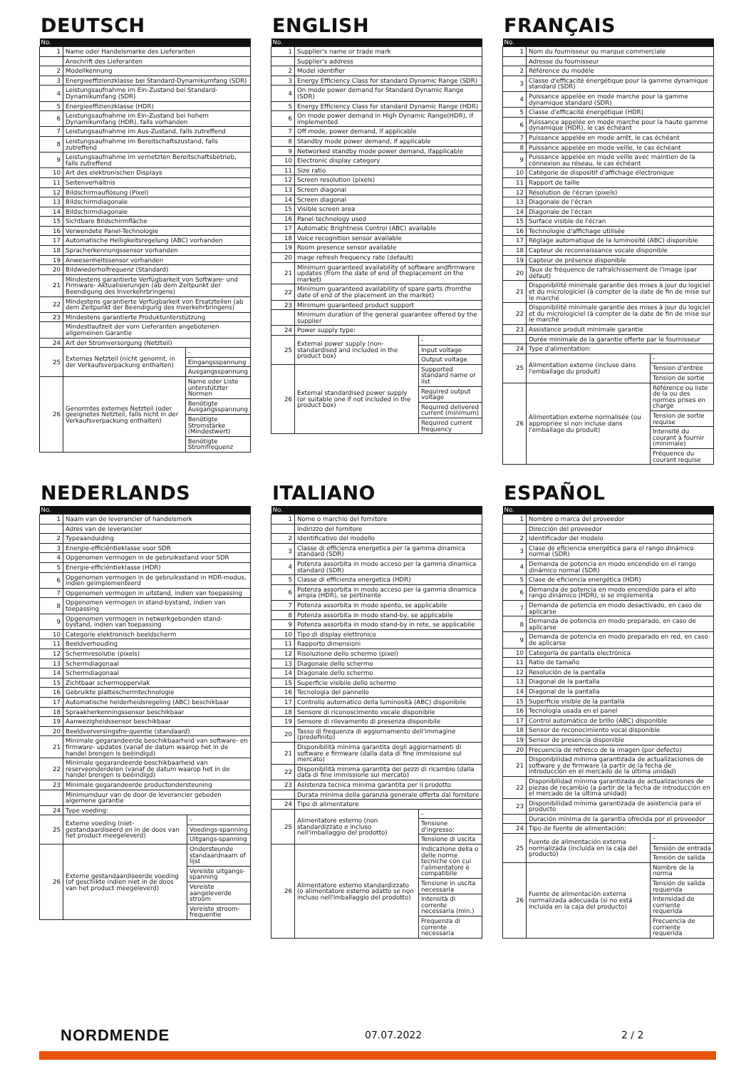DEUTSCH
| No. | | |
| --- | --- | --- |
| 1 | Name oder Handelsmarke des Lieferanten | |
| | Anschrift des Lieferanten | |
| 2 | Modellkennung | |
| 3 | Energieeffizienzklasse bei Standard-Dynamikumfang (SDR) | |
| 4 | Leistungsaufnahme im Ein-Zustand bei Standard-Dynamikumfang (SDR) | |
| 5 | Energieeffizienzklasse (HDR) | |
| 6 | Leistungsaufnahme im Ein-Zustand bei hohem Dynamikumfang (HDR), falls vorhanden | |
| 7 | Leistungsaufnahme im Aus-Zustand, falls zutreffend | |
| 8 | Leistungsaufnahme im Bereitschaftszustand, falls zutreffend | |
| 9 | Leistungsaufnahme im vernetzten Bereitschaftsbetrieb, falls zutreffend | |
| 10 | Art des elektronischen Displays | |
| 11 | Seitenverhältnis | |
| 12 | Bildschirmauflösung (Pixel) | |
| 13 | Bildschirmdiagonale | |
| 14 | Bildschirmdiagonale | |
| 15 | Sichtbare Bildschirmfläche | |
| 16 | Verwendete Panel-Technologie | |
| 17 | Automatische Helligkeitsregelung (ABC) vorhanden | |
| 18 | Spracherkennungssensor vorhanden | |
| 19 | Anwesenheitssensor vorhanden | |
| 20 | Bildwiederholfrequenz (Standard) | |
| 21 | Mindestens garantierte Verfügbarkeit von Software- und Firmware- Aktualisierungen (ab dem Zeitpunkt der Beendigung des Inverkehrbringens) | |
| 22 | Mindestens garantierte Verfügbarkeit von Ersatzteilen (ab dem Zeitpunkt der Beendigung des Inverkehrbringens) | |
| 23 | Mindestens garantierte Produktunterstützung | |
| | Mindestlaufzeit der vom Lieferanten angebotenen allgemeinen Garantie | |
| 24 | Art der Stromversorgung (Netzteil) | |
| 25 | Externes Netzteil (nicht genormt, in der Verkaufsverpackung enthalten) | - |
| | | Eingangsspannung |
| | | Ausgangsspannung |
| 26 | Genormtes externes Netzteil (oder geeignetes Netzteil, falls nicht in der Verkaufsverpackung enthalten) | Name oder Liste unterstützter Normen |
| | | Benötigte Ausgangsspannung |
| | | Benötigte Stromstärke (Mindestwert) |
| | | Benötigte Stromfrequenz |
ENGLISH
| No. | | |
| --- | --- | --- |
| 1 | Supplier's name or trade mark | |
| | Supplier's address | |
| 2 | Model identifier | |
| 3 | Energy Efficiency Class for standard Dynamic Range (SDR) | |
| 4 | On mode power demand for Standard Dynamic Range (SDR) | |
| 5 | Energy Efficiency Class for standard Dynamic Range (HDR) | |
| 6 | On mode power demand in High Dynamic Range(HDR), if implemented | |
| 7 | Off mode, power demand, if applicable | |
| 8 | Standby mode power demand, if applicable | |
| 9 | Networked standby mode power demand, ifapplicable | |
| 10 | Electronic display category | |
| 11 | Size ratio | |
| 12 | Screen resolution (pixels) | |
| 13 | Screen diagonal | |
| 14 | Screen diagonal | |
| 15 | Visible screen area | |
| 16 | Panel technology used | |
| 17 | Automatic Brightness Control (ABC) available | |
| 18 | Voice recognition sensor available | |
| 19 | Room presence sensor available | |
| 20 | mage refresh frequency rate (default) | |
| 21 | Minimum guaranteed availability of software andfirmware updates (from the date of end of theplacement on the market) | |
| 22 | Minimum guaranteed availability of spare parts (fromthe date of end of the placement on the market) | |
| 23 | Minimum guaranteed product support | |
| | Minimum duration of the general guarantee offered by the supplier | |
| 24 | Power supply type: | |
| 25 | External power supply (non-standardised and included in the product box) | - |
| | | Input voltage |
| | | Output voltage |
| 26 | External standardised power supply (or suitable one if not included in the product box) | Supported standard name or list |
| | | Required output voltage |
| | | Required delivered current (minimum) |
| | | Required current frequency |
FRANÇAIS
| No. | | |
| --- | --- | --- |
| 1 | Nom du fournisseur ou marque commerciale | |
| | Adresse du fournisseur | |
| 2 | Référence du modèle | |
| 3 | Classe d'efficacité énergétique pour la gamme dynamique standard (SDR) | |
| 4 | Puissance appelée en mode marche pour la gamme dynamique standard (SDR) | |
| 5 | Classe d'efficacité énergétique (HDR) | |
| 6 | Puissance appelée en mode marche pour la haute gamme dynamique (HDR), le cas échéant | |
| 7 | Puissance appelée en mode arrêt, le cas échéant | |
| 8 | Puissance appelée en mode veille, le cas échéant | |
| 9 | Puissance appelée en mode veille avec maintien de la connexion au réseau, le cas échéant | |
| 10 | Catégorie de dispositif d'affichage électronique | |
| 11 | Rapport de taille | |
| 12 | Résolution de l'écran (pixels) | |
| 13 | Diagonale de l'écran | |
| 14 | Diagonale de l'écran | |
| 15 | Surface visible de l'écran | |
| 16 | Technologie d'affichage utilisée | |
| 17 | Réglage automatique de la luminosité (ABC) disponible | |
| 18 | Capteur de reconnaissance vocale disponible | |
| 19 | Capteur de présence disponible | |
| 20 | Taux de fréquence de rafraîchissement de l'image (par défaut) | |
| 21 | Disponibilité minimale garantie des mises à jour du logiciel et du micrologiciel (à compter de la date de fin de mise sur le marché | |
| 22 | Disponibilité minimale garantie des mises à jour du logiciel et du micrologiciel (à compter de la date de fin de mise sur le marché | |
| 23 | Assistance produit minimale garantie | |
| | Durée minimale de la garantie offerte par le fournisseur | |
| 24 | Type d'alimentation: | |
| 25 | Alimentation externe (incluse dans l'emballage du produit) | - |
| | | Tension d'entrée |
| | | Tension de sortie |
| 26 | Alimentation externe normalisée (ou appropriée si non incluse dans l'emballage du produit) | Référence ou liste de la ou des normes prises en charge |
| | | Tension de sortie requise |
| | | Intensité du courant à fournir (minimale) |
| | | Fréquence du courant requise |
NEDERLANDS
| No. | | |
| --- | --- | --- |
| 1 | Naam van de leverancier of handelsmerk | |
| | Adres van de leverancier | |
| 2 | Typeaanduiding | |
| 3 | Energie-efficiëntieklasse voor SDR | |
| 4 | Opgenomen vermogen in de gebruiksstand voor SDR | |
| 5 | Energie-efficiëntieklasse (HDR) | |
| 6 | Opgenomen vermogen in de gebruiksstand in HDR-modus, indien geïmplementeerd | |
| 7 | Opgenomen vermogen in uitstand, indien van toepassing | |
| 8 | Opgenomen vermogen in stand-bystand, indien van toepassing | |
| 9 | Opgenomen vermogen in netwerkgebonden stand-bystand, indien van toepassing | |
| 10 | Categorie elektronisch beeldscherm | |
| 11 | Beeldverhouding | |
| 12 | Schermresolutie (pixels) | |
| 13 | Schermdiagonaal | |
| 14 | Schermdiagonaal | |
| 15 | Zichtbaar schermoppervlak | |
| 16 | Gebruikte platteschermtechnologie | |
| 17 | Automatische helderheidsregeling (ABC) beschikbaar | |
| 18 | Spraakherkenningssensor beschikbaar | |
| 19 | Aanwezigheidssensor beschikbaar | |
| 20 | Beeldverversingsfre-quentie (standaard) | |
| 21 | Minimale gegarandeerde beschikbaarheid van software- en firmware- updates (vanaf de datum waarop het in de handel brengen is beëindigd) | |
| 22 | Minimale gegarandeerde beschikbaarheid van reserveonderdelen (vanaf de datum waarop het in de handel brengen is beëindigd) | |
| 23 | Minimale gegarandeerde productondersteuning | |
| | Minimumduur van de door de leverancier geboden algemene garantie | |
| 24 | Type voeding: | |
| 25 | Externe voeding (niet-gestandaardiseerd en in de doos van het product meegeleverd) | - |
| | | Voedings-spanning |
| | | Uitgangs-spanning |
| 26 | Externe gestandaardiseerde voeding (of geschikte indien niet in de doos van het product meegeleverd) | Ondersteunde standaardnaam of lijst |
| | | Vereiste uitgangs-spanning |
| | | Vereiste aangeleverde stroom |
| | | Vereiste stroom-frequentie |
ITALIANO
| No. | | |
| --- | --- | --- |
| 1 | Nome o marchio del fornitore | |
| | Indirizzo del fornitore | |
| 2 | Identificativo del modello | |
| 3 | Classe di efficienza energetica per la gamma dinamica standard (SDR) | |
| 4 | Potenza assorbita in modo acceso per la gamma dinamica standard (SDR) | |
| 5 | Classe di efficienza energetica (HDR) | |
| 6 | Potenza assorbita in modo acceso per la gamma dinamica ampia (HDR), se pertinente | |
| 7 | Potenza assorbita in modo spento, se applicabile | |
| 8 | Potenza assorbita in modo stand-by, se applicabile | |
| 9 | Potenza assorbita in modo stand-by in rete, se applicabile | |
| 10 | Tipo di display elettronico | |
| 11 | Rapporto dimensioni | |
| 12 | Risoluzione dello schermo (pixel) | |
| 13 | Diagonale dello schermo | |
| 14 | Diagonale dello schermo | |
| 15 | Superficie visibile dello schermo | |
| 16 | Tecnologia del pannello | |
| 17 | Controllo automatico della luminosità (ABC) disponibile | |
| 18 | Sensore di riconoscimento vocale disponibile | |
| 19 | Sensore di rilevamento di presenza disponibile | |
| 20 | Tasso di frequenza di aggiornamento dell'immagine (predefinito) | |
| 21 | Disponibilità minima garantita degli aggiornamenti di software e firmware (dalla data di fine immissione sul mercato) | |
| 22 | Disponibilità minima garantita dei pezzi di ricambio (dalla data di fine immissione sul mercato) | |
| 23 | Asistenza tecnica minima garantita per il prodotto | |
| | Durata minima della garanzia generale offerta dal fornitore | |
| 24 | Tipo di alimentatore | |
| 25 | Alimentatore esterno (non standardizzato e incluso nell'imballaggio del prodotto) | - |
| | | Tensione d'ingresso: |
| | | Tensione di uscita |
| 26 | Alimentatore esterno standardizzato (o alimentatore esterno adatto se non incluso nell'imballaggio del prodotto) | Indicazione della o delle norme tecniche con cui l'alimentatore è compatibile |
| | | Tensione in uscita necessaria |
| | | Intensità di corrente necessaria (min.) |
| | | Frequenza di corrente necessaria |
ESPAÑOL
| No. | | |
| --- | --- | --- |
| 1 | Nombre o marca del proveedor | |
| | Dirección del proveedor | |
| 2 | Identificador del modelo | |
| 3 | Clase de eficiencia energética para el rango dinámico normal (SDR) | |
| 4 | Demanda de potencia en modo encendido en el rango dinámico normal (SDR) | |
| 5 | Clase de eficiencia energética (HDR) | |
| 6 | Demanda de potencia en modo encendido para el alto rango dinámico (HDR), si se implementa | |
| 7 | Demanda de potencia en modo desactivado, en caso de aplicarse | |
| 8 | Demanda de potencia en modo preparado, en caso de aplicarse | |
| 9 | Demanda de potencia en modo preparado en red, en caso de aplicarse | |
| 10 | Categoría de pantalla electrónica | |
| 11 | Ratio de tamaño | |
| 12 | Resolución de la pantalla | |
| 13 | Diagonal de la pantalla | |
| 14 | Diagonal de la pantalla | |
| 15 | Superficie visible de la pantalla | |
| 16 | Tecnología usada en el panel | |
| 17 | Control automático de brillo (ABC) disponible | |
| 18 | Sensor de reconocimiento vocal disponible | |
| 19 | Sensor de presencia disponible | |
| 20 | Frecuencia de refresco de la imagen (por defecto) | |
| 21 | Disponibilidad mínima garantizada de actualizaciones de software y de firmware (a partir de la fecha de introducción en el mercado de la última unidad) | |
| 22 | Disponibilidad mínima garantizada de actualizaciones de piezas de recambio (a partir de la fecha de introducción en el mercado de la última unidad) | |
| 23 | Disponibilidad mínima garantizada de asistencia para el producto | |
| | Duración mínima de la garantía ofrecida por el proveedor | |
| 24 | Tipo de fuente de alimentación: | |
| 25 | Fuente de alimentación externa normalizada (incluida en la caja del producto) | - |
| | | Tensión de entrada |
| | | Tensión de salida |
| 26 | Fuente de alimentación externa normalizada adecuada (si no está incluida en la caja del producto) | Nombre de la norma |
| | | Tensión de salida requerida |
| | | Intensidad de corriente requerida |
| | | Frecuencia de corriente requerida |
NORDMENDE 07.07.2022 2 / 2